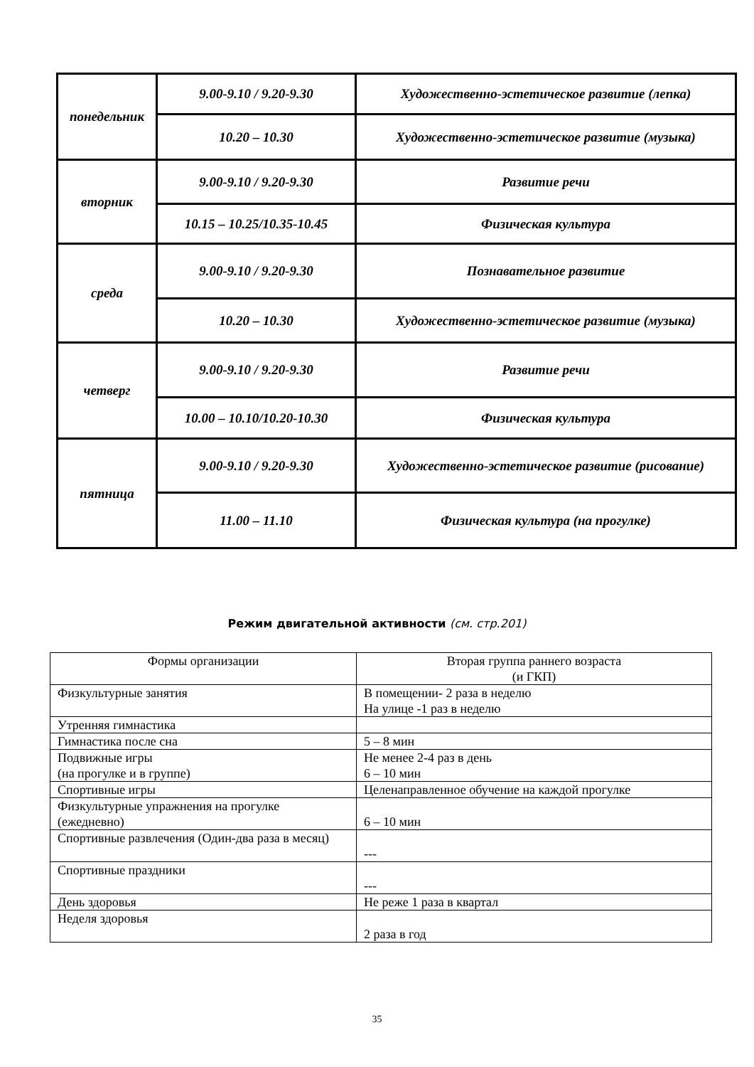| понедельник | 9.00-9.10 / 9.20-9.30 | Художественно-эстетическое развитие (лепка) |
| | 10.20 – 10.30 | Художественно-эстетическое развитие (музыка) |
| вторник | 9.00-9.10 / 9.20-9.30 | Развитие речи |
| | 10.15 – 10.25/10.35-10.45 | Физическая культура |
| среда | 9.00-9.10 / 9.20-9.30 | Познавательное развитие |
| | 10.20 – 10.30 | Художественно-эстетическое развитие (музыка) |
| четверг | 9.00-9.10 / 9.20-9.30 | Развитие речи |
| | 10.00 – 10.10/10.20-10.30 | Физическая культура |
| пятница | 9.00-9.10 / 9.20-9.30 | Художественно-эстетическое развитие (рисование) |
| | 11.00 – 11.10 | Физическая культура (на прогулке) |
Режим двигательной активности (см. стр.201)
| Формы организации | Вторая группа раннего возраста (и ГКП) |
| Физкультурные занятия | В помещении- 2 раза в неделю На улице -1 раз в неделю |
| Утренняя гимнастика | |
| Гимнастика после сна | 5 – 8 мин |
| Подвижные игры (на прогулке и в группе) | Не менее 2-4 раз в день 6 – 10 мин |
| Спортивные игры | Целенаправленное обучение на каждой прогулке |
| Физкультурные упражнения на прогулке (ежедневно) | 6 – 10 мин |
| Спортивные развлечения (Один-два раза в месяц) | --- |
| Спортивные праздники | --- |
| День здоровья | Не реже 1 раза в квартал |
| Неделя здоровья | 2 раза в год |
35